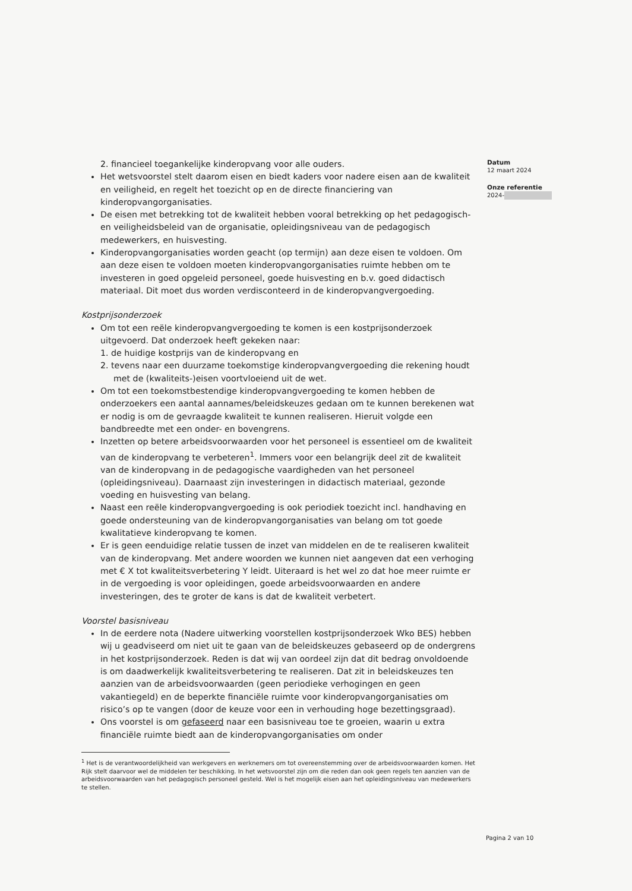2. financieel toegankelijke kinderopvang voor alle ouders.
Het wetsvoorstel stelt daarom eisen en biedt kaders voor nadere eisen aan de kwaliteit en veiligheid, en regelt het toezicht op en de directe financiering van kinderopvangorganisaties.
De eisen met betrekking tot de kwaliteit hebben vooral betrekking op het pedagogisch- en veiligheidsbeleid van de organisatie, opleidingsniveau van de pedagogisch medewerkers, en huisvesting.
Kinderopvangorganisaties worden geacht (op termijn) aan deze eisen te voldoen. Om aan deze eisen te voldoen moeten kinderopvangorganisaties ruimte hebben om te investeren in goed opgeleid personeel, goede huisvesting en b.v. goed didactisch materiaal. Dit moet dus worden verdisconteerd in de kinderopvangvergoeding.
Kostprijsonderzoek
Om tot een reële kinderopvangvergoeding te komen is een kostprijsonderzoek uitgevoerd. Dat onderzoek heeft gekeken naar:
1. de huidige kostprijs van de kinderopvang en
2. tevens naar een duurzame toekomstige kinderopvangvergoeding die rekening houdt met de (kwaliteits-)eisen voortvloeiend uit de wet.
Om tot een toekomstbestendige kinderopvangvergoeding te komen hebben de onderzoekers een aantal aannames/beleidskeuzes gedaan om te kunnen berekenen wat er nodig is om de gevraagde kwaliteit te kunnen realiseren. Hieruit volgde een bandbreedte met een onder- en bovengrens.
Inzetten op betere arbeidsvoorwaarden voor het personeel is essentieel om de kwaliteit van de kinderopvang te verbeteren<sup>1</sup>. Immers voor een belangrijk deel zit de kwaliteit van de kinderopvang in de pedagogische vaardigheden van het personeel (opleidingsniveau). Daarnaast zijn investeringen in didactisch materiaal, gezonde voeding en huisvesting van belang.
Naast een reële kinderopvangvergoeding is ook periodiek toezicht incl. handhaving en goede ondersteuning van de kinderopvangorganisaties van belang om tot goede kwalitatieve kinderopvang te komen.
Er is geen eenduidige relatie tussen de inzet van middelen en de te realiseren kwaliteit van de kinderopvang. Met andere woorden we kunnen niet aangeven dat een verhoging met € X tot kwaliteitsverbetering Y leidt. Uiteraard is het wel zo dat hoe meer ruimte er in de vergoeding is voor opleidingen, goede arbeidsvoorwaarden en andere investeringen, des te groter de kans is dat de kwaliteit verbetert.
Voorstel basisniveau
In de eerdere nota (Nadere uitwerking voorstellen kostprijsonderzoek Wko BES) hebben wij u geadviseerd om niet uit te gaan van de beleidskeuzes gebaseerd op de ondergrens in het kostprijsonderzoek. Reden is dat wij van oordeel zijn dat dit bedrag onvoldoende is om daadwerkelijk kwaliteitsverbetering te realiseren. Dat zit in beleidskeuzes ten aanzien van de arbeidsvoorwaarden (geen periodieke verhogingen en geen vakantiegeld) en de beperkte financiële ruimte voor kinderopvangorganisaties om risico’s op te vangen (door de keuze voor een in verhouding hoge bezettingsgraad).
Ons voorstel is om gefaseerd naar een basisniveau toe te groeien, waarin u extra financiële ruimte biedt aan de kinderopvangorganisaties om onder
<sup>1</sup> Het is de verantwoordelijkheid van werkgevers en werknemers om tot overeenstemming over de arbeidsvoorwaarden komen. Het Rijk stelt daarvoor wel de middelen ter beschikking. In het wetsvoorstel zijn om die reden dan ook geen regels ten aanzien van de arbeidsvoorwaarden van het pedagogisch personeel gesteld. Wel is het mogelijk eisen aan het opleidingsniveau van medewerkers te stellen.
Datum
12 maart 2024
Onze referentie
2024-
Pagina 2 van 10